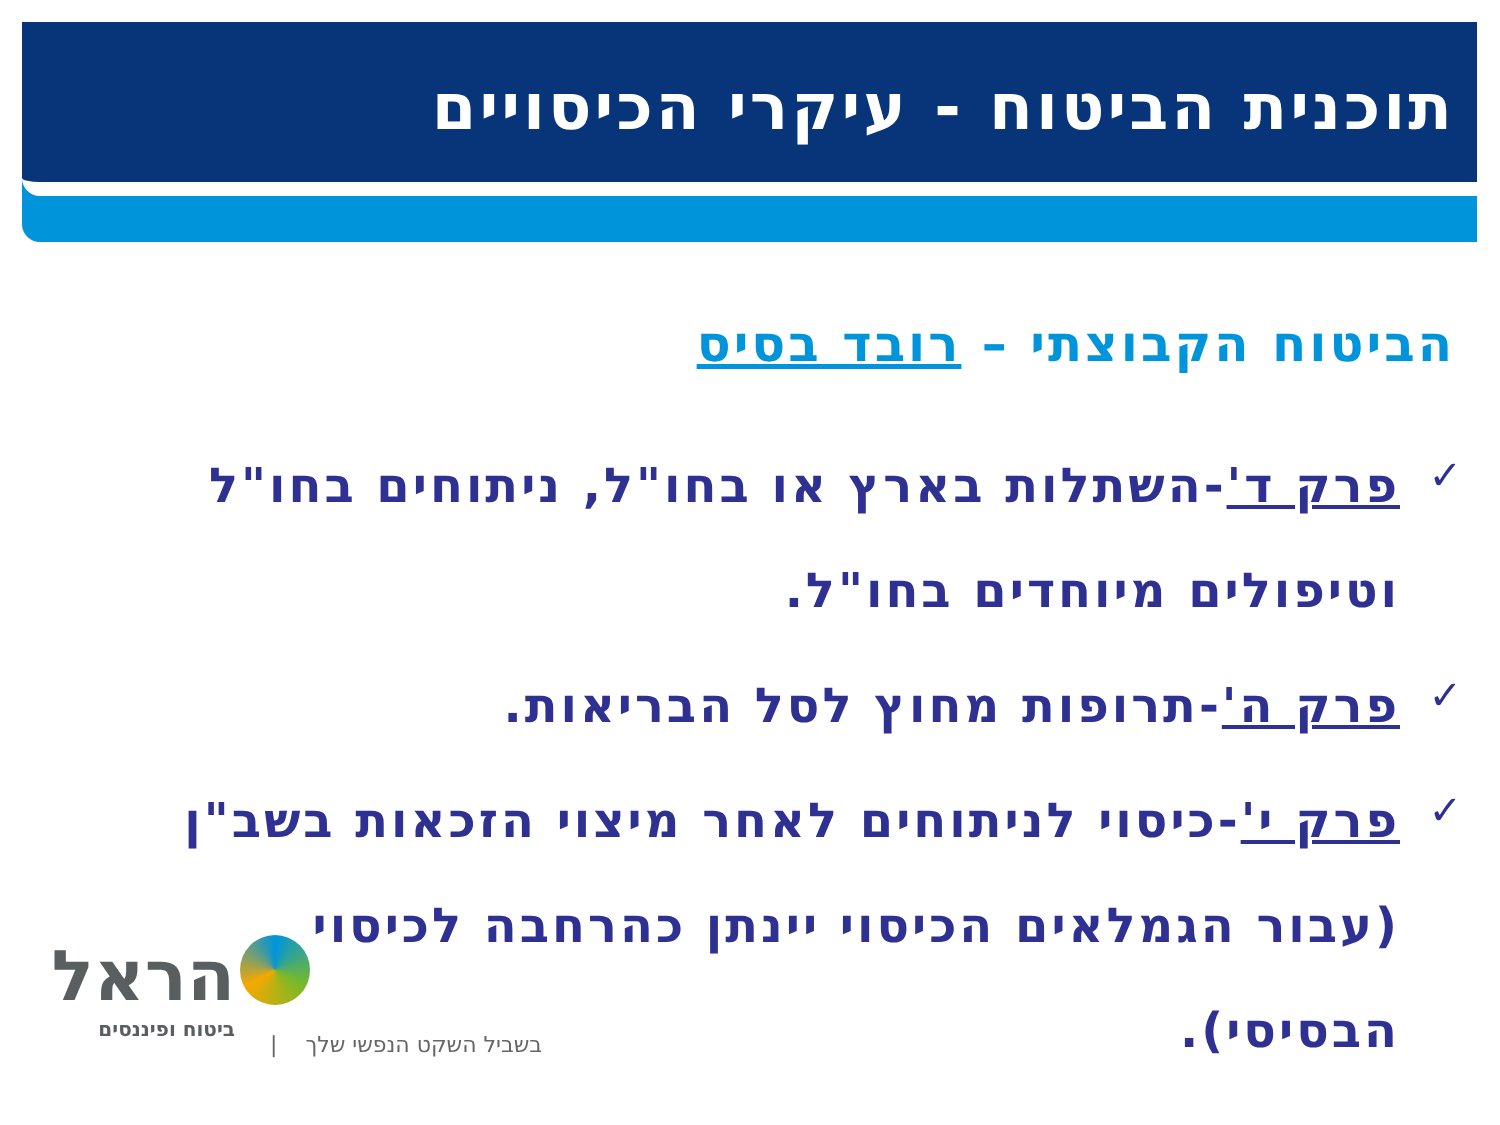תוכנית הביטוח - עיקרי הכיסויים
הביטוח הקבוצתי – רובד בסיס
✓ פרק ד'-השתלות בארץ או בחו"ל, ניתוחים בחו"ל וטיפולים מיוחדים בחו"ל.
✓ פרק ה'-תרופות מחוץ לסל הבריאות.
✓ פרק י'-כיסוי לניתוחים לאחר מיצוי הזכאות בשב"ן (עבור הגמלאים הכיסוי יינתן כהרחבה לכיסוי הבסיסי).
הראל
ביטוח ופיננסים
בשביל השקט הנפשי שלך |